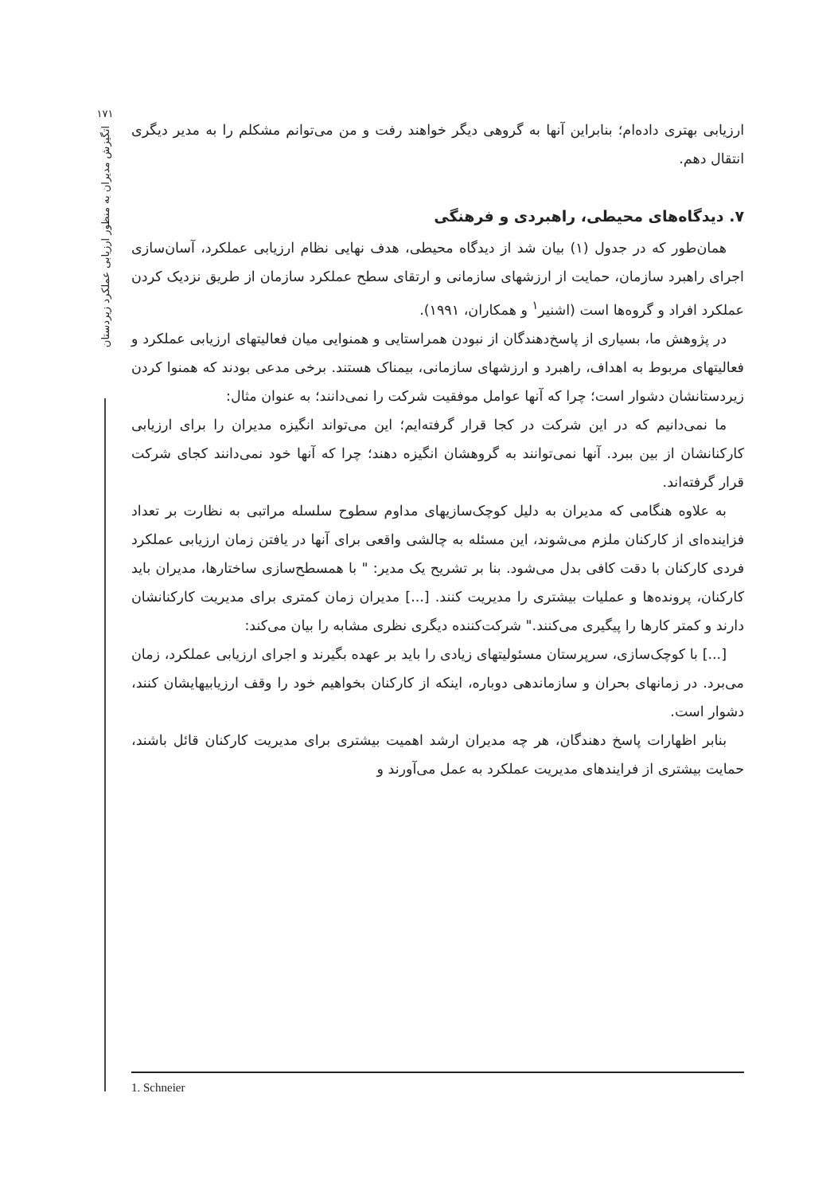۱۷۱
اتگیزش مدیران به منظور ارزیابی عملکرد زیردستان
ارزیابی بهتری داده‌ام؛ بنابراین آنها به گروهی دیگر خواهند رفت و من می‌توانم مشکلم را به مدیر دیگری انتقال دهم.
۷. دیدگاه‌های محیطی، راهبردی و فرهنگی
همان‌طور که در جدول (۱) بیان شد از دیدگاه محیطی، هدف نهایی نظام ارزیابی عملکرد، آسان‌سازی اجرای راهبرد سازمان، حمایت از ارزشهای سازمانی و ارتقای سطح عملکرد سازمان از طریق نزدیک کردن عملکرد افراد و گروه‌ها است (اشنیر<sup>۱</sup> و همکاران، ۱۹۹۱).
در پژوهش ما، بسیاری از پاسخ‌دهندگان از نبودن همراستایی و همنوایی میان فعالیتهای ارزیابی عملکرد و فعالیتهای مربوط به اهداف، راهبرد و ارزشهای سازمانی، بیمناک هستند. برخی مدعی بودند که همنوا کردن زیردستانشان دشوار است؛ چرا که آنها عوامل موفقیت شرکت را نمی‌دانند؛ به عنوان مثال:
ما نمی‌دانیم که در این شرکت در کجا قرار گرفته‌ایم؛ این می‌تواند انگیزه مدیران را برای ارزیابی کارکنانشان از بین ببرد. آنها نمی‌توانند به گروهشان انگیزه دهند؛ چرا که آنها خود نمی‌دانند کجای شرکت قرار گرفته‌اند.
به علاوه هنگامی که مدیران به دلیل کوچک‌سازیهای مداوم سطوح سلسله مراتبی به نظارت بر تعداد فزاینده‌ای از کارکنان ملزم می‌شوند، این مسئله به چالشی واقعی برای آنها در یافتن زمان ارزیابی عملکرد فردی کارکنان با دقت کافی بدل می‌شود. بنا بر تشریح یک مدیر: " با همسطح‌سازی ساختارها، مدیران باید کارکنان، پرونده‌ها و عملیات بیشتری را مدیریت کنند. [...] مدیران زمان کمتری برای مدیریت کارکنانشان دارند و کمتر کارها را پیگیری می‌کنند." شرکت‌کننده دیگری نظری مشابه را بیان می‌کند:
[...] با کوچک‌سازی، سرپرستان مسئولیتهای زیادی را باید بر عهده بگیرند و اجرای ارزیابی عملکرد، زمان می‌برد. در زمانهای بحران و سازماندهی دوباره، اینکه از کارکنان بخواهیم خود را وقف ارزیابیهایشان کنند، دشوار است.
بنابر اظهارات پاسخ دهندگان، هر چه مدیران ارشد اهمیت بیشتری برای مدیریت کارکنان قائل باشند، حمایت بیشتری از فرایندهای مدیریت عملکرد به عمل می‌آورند و
1. Schneier